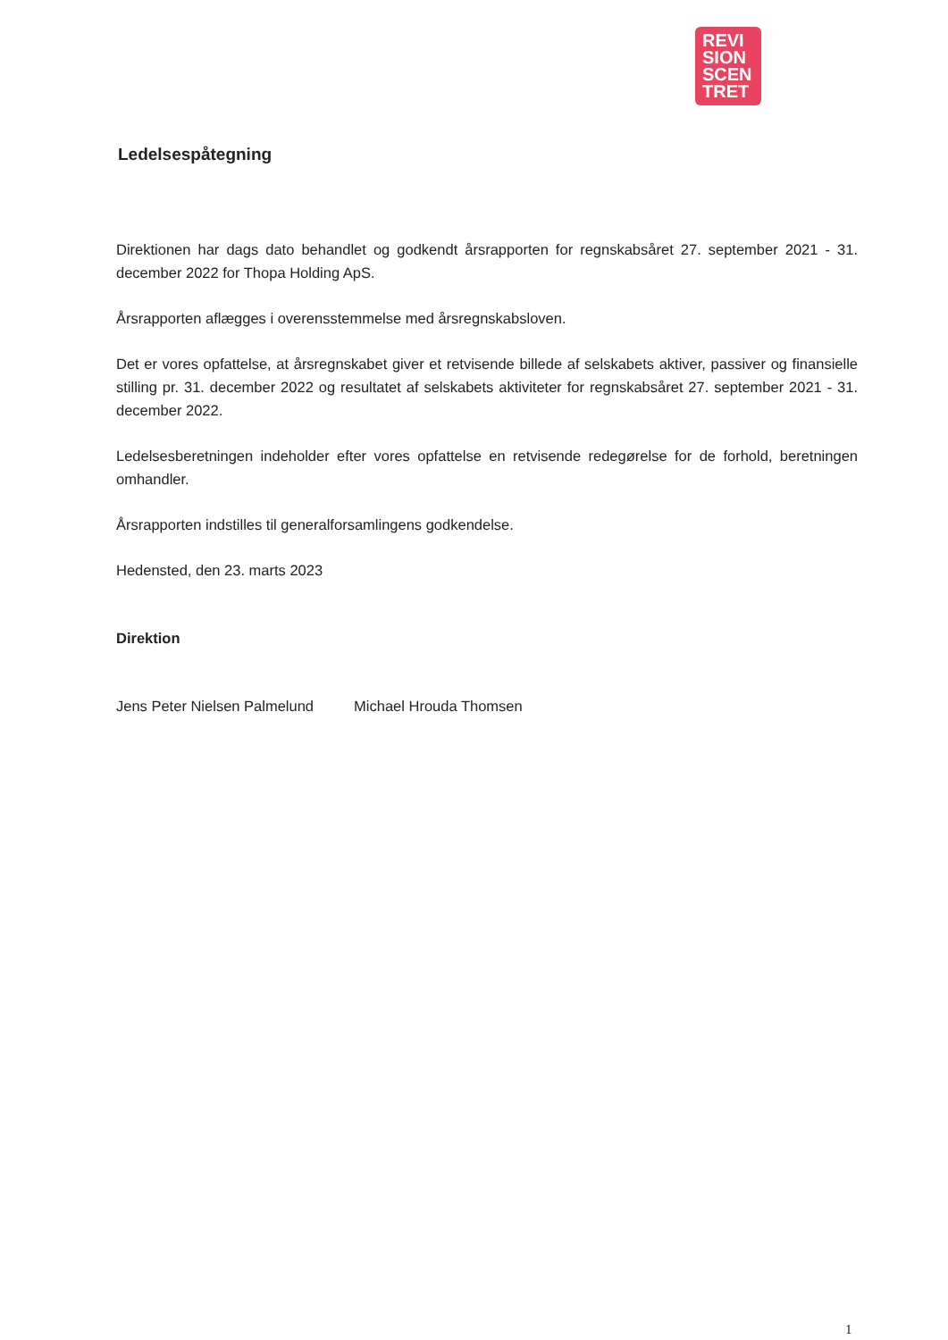REVI
SION
SCEN
TRET
Ledelsespåtegning
Direktionen har dags dato behandlet og godkendt årsrapporten for regnskabsåret 27. september 2021 - 31. december 2022 for Thopa Holding ApS.
Årsrapporten aflægges i overensstemmelse med årsregnskabsloven.
Det er vores opfattelse, at årsregnskabet giver et retvisende billede af selskabets aktiver, passiver og finansielle stilling pr. 31. december 2022 og resultatet af selskabets aktiviteter for regnskabsåret 27. september 2021 - 31. december 2022.
Ledelsesberetningen indeholder efter vores opfattelse en retvisende redegørelse for de forhold, beretningen omhandler.
Årsrapporten indstilles til generalforsamlingens godkendelse.
Hedensted, den 23. marts 2023
Direktion
Jens Peter Nielsen Palmelund Michael Hrouda Thomsen
1